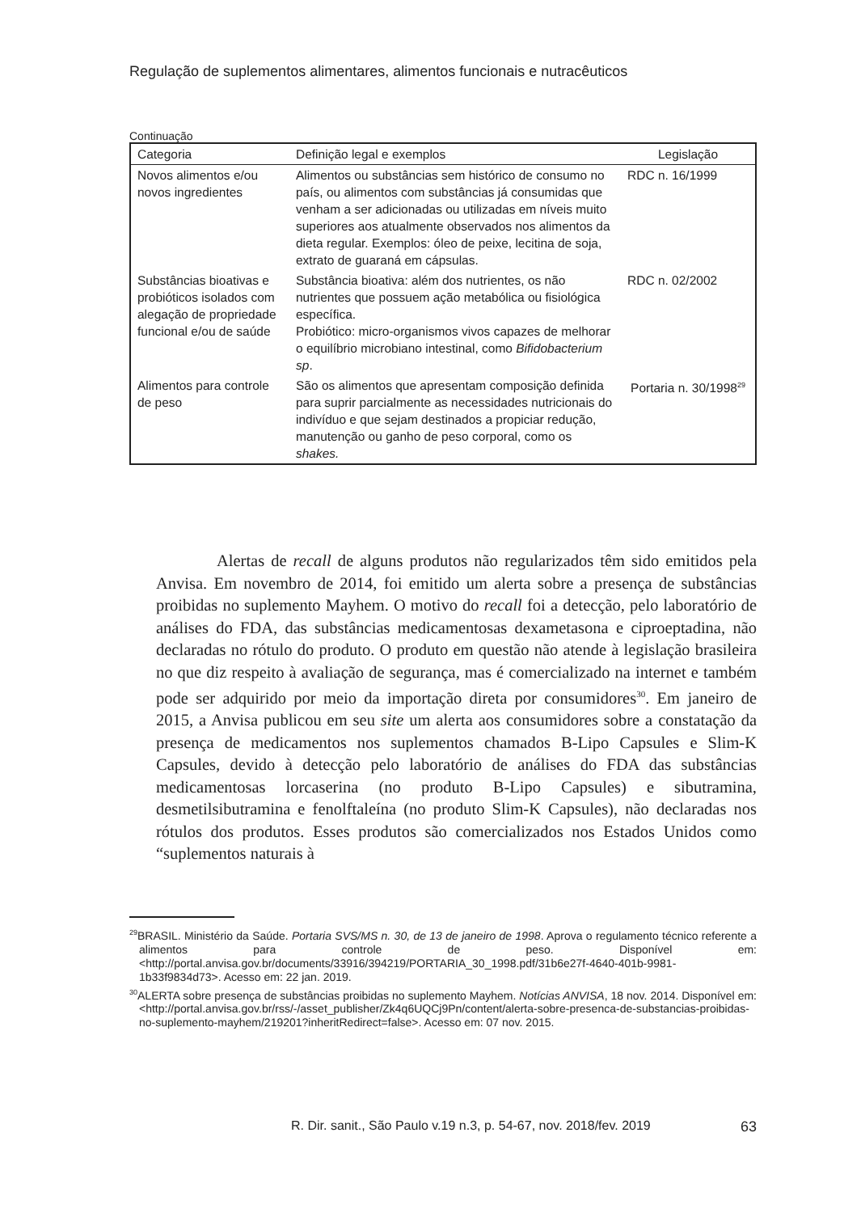Regulação de suplementos alimentares, alimentos funcionais e nutracêuticos
Continuação
| Categoria | Definição legal e exemplos | Legislação |
| --- | --- | --- |
| Novos alimentos e/ou novos ingredientes | Alimentos ou substâncias sem histórico de consumo no país, ou alimentos com substâncias já consumidas que venham a ser adicionadas ou utilizadas em níveis muito superiores aos atualmente observados nos alimentos da dieta regular. Exemplos: óleo de peixe, lecitina de soja, extrato de guaraná em cápsulas. | RDC n. 16/1999 |
| Substâncias bioativas e probióticos isolados com alegação de propriedade funcional e/ou de saúde | Substância bioativa: além dos nutrientes, os não nutrientes que possuem ação metabólica ou fisiológica específica. Probiótico: micro-organismos vivos capazes de melhorar o equilíbrio microbiano intestinal, como Bifidobacterium sp . | RDC n. 02/2002 |
| Alimentos para controle de peso | São os alimentos que apresentam composição definida para suprir parcialmente as necessidades nutricionais do indivíduo e que sejam destinados a propiciar redução, manutenção ou ganho de peso corporal, como os shakes. | Portaria n. 30/1998<sup>29</sup> |
Alertas de recall de alguns produtos não regularizados têm sido emitidos pela Anvisa. Em novembro de 2014, foi emitido um alerta sobre a presença de substâncias proibidas no suplemento Mayhem. O motivo do recall foi a detecção, pelo laboratório de análises do FDA, das substâncias medicamentosas dexametasona e ciproeptadina, não declaradas no rótulo do produto. O produto em questão não atende à legislação brasileira no que diz respeito à avaliação de segurança, mas é comercializado na internet e também pode ser adquirido por meio da importação direta por consumidores<sup>30</sup>. Em janeiro de 2015, a Anvisa publicou em seu site um alerta aos consumidores sobre a constatação da presença de medicamentos nos suplementos chamados B-Lipo Capsules e Slim-K Capsules, devido à detecção pelo laboratório de análises do FDA das substâncias medicamentosas lorcaserina (no produto B-Lipo Capsules) e sibutramina, desmetilsibutramina e fenolftaleína (no produto Slim-K Capsules), não declaradas nos rótulos dos produtos. Esses produtos são comercializados nos Estados Unidos como “suplementos naturais à
<sup>29</sup>BRASIL. Ministério da Saúde. Portaria SVS/MS n. 30, de 13 de janeiro de 1998. Aprova o regulamento técnico referente a alimentos para controle de peso. Disponível em: <http://portal.anvisa.gov.br/documents/33916/394219/PORTARIA_30_1998.pdf/31b6e27f-4640-401b-9981-1b33f9834d73>. Acesso em: 22 jan. 2019.
<sup>30</sup> ALERTA sobre presença de substâncias proibidas no suplemento Mayhem. Notícias ANVISA, 18 nov. 2014. Disponível em: <http://portal.anvisa.gov.br/rss/-/asset_publisher/Zk4q6UQCj9Pn/content/alerta-sobre-presenca-de-substancias-proibidas-no-suplemento-mayhem/219201?inheritRedirect=false>. Acesso em: 07 nov. 2015.
R. Dir. sanit., São Paulo v.19 n.3, p. 54-67, nov. 2018/fev. 2019 63